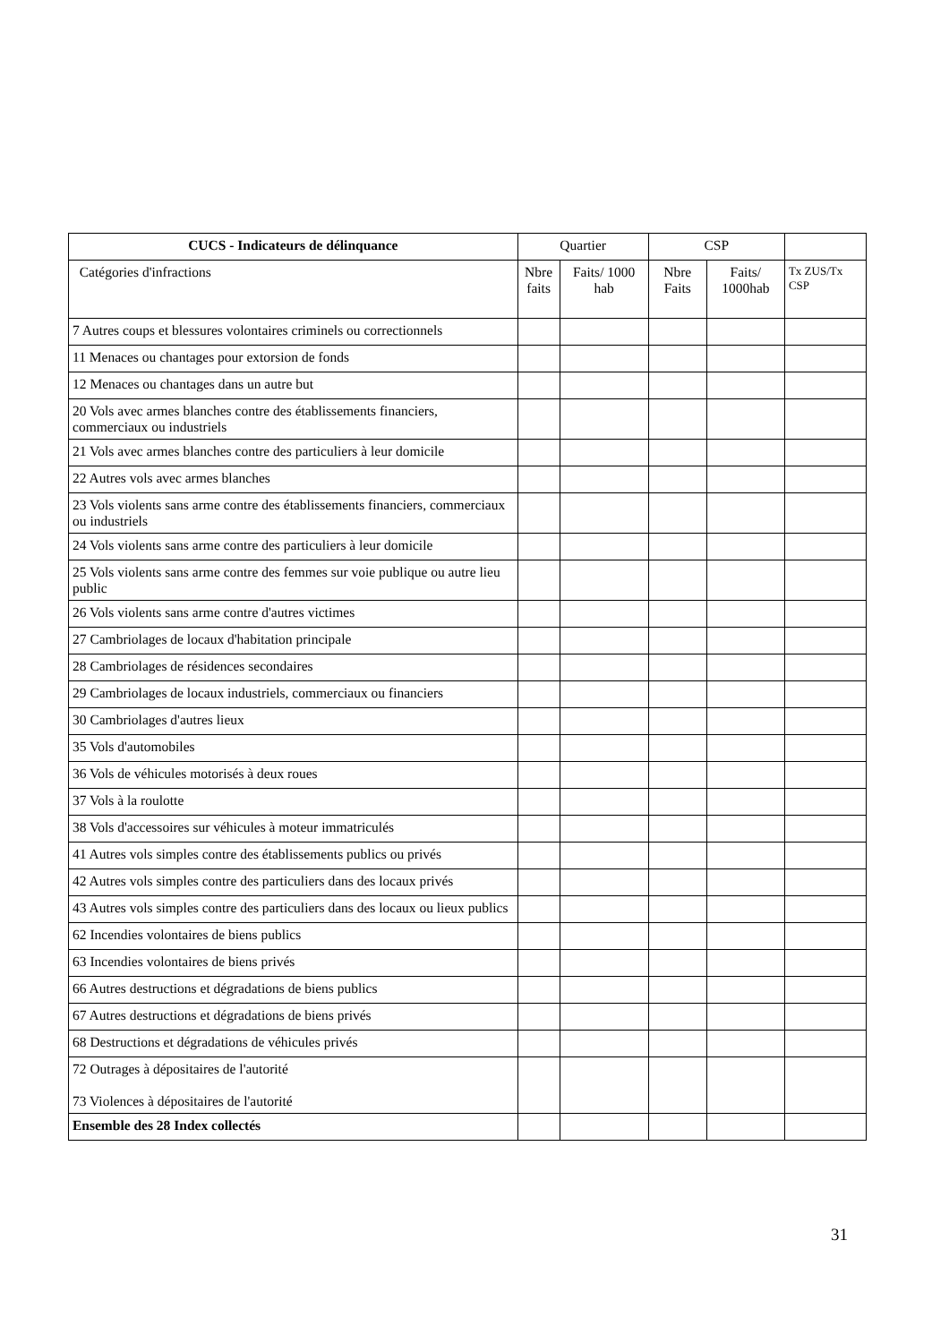| CUCS - Indicateurs de délinquance | Quartier | | CSP | | |
| --- | --- | --- | --- | --- | --- |
| Catégories d'infractions | Nbre faits | Faits/ 1000 hab | Nbre Faits | Faits/ 1000hab | Tx ZUS/Tx CSP |
| 7 Autres coups et blessures volontaires criminels ou correctionnels | | | | | |
| 11 Menaces ou chantages pour extorsion de fonds | | | | | |
| 12 Menaces ou chantages dans un autre but | | | | | |
| 20 Vols avec armes blanches contre des établissements financiers, commerciaux ou industriels | | | | | |
| 21 Vols avec armes blanches contre des particuliers à leur domicile | | | | | |
| 22 Autres vols avec armes blanches | | | | | |
| 23 Vols violents sans arme contre des établissements financiers, commerciaux ou industriels | | | | | |
| 24 Vols violents sans arme contre des particuliers à leur domicile | | | | | |
| 25 Vols violents sans arme contre des femmes sur voie publique ou autre lieu public | | | | | |
| 26 Vols violents sans arme contre d'autres victimes | | | | | |
| 27 Cambriolages de locaux d'habitation principale | | | | | |
| 28 Cambriolages de résidences secondaires | | | | | |
| 29 Cambriolages de locaux industriels, commerciaux ou financiers | | | | | |
| 30 Cambriolages d'autres lieux | | | | | |
| 35 Vols d'automobiles | | | | | |
| 36 Vols de véhicules motorisés à deux roues | | | | | |
| 37 Vols à la roulotte | | | | | |
| 38 Vols d'accessoires sur véhicules à moteur immatriculés | | | | | |
| 41 Autres vols simples contre des établissements publics ou privés | | | | | |
| 42 Autres vols simples contre des particuliers dans des locaux privés | | | | | |
| 43 Autres vols simples contre des particuliers dans des locaux ou lieux publics | | | | | |
| 62 Incendies volontaires de biens publics | | | | | |
| 63 Incendies volontaires de biens privés | | | | | |
| 66 Autres destructions et dégradations de biens publics | | | | | |
| 67 Autres destructions et dégradations de biens privés | | | | | |
| 68 Destructions et dégradations de véhicules privés | | | | | |
| 72 Outrages à dépositaires de l'autorité 73 Violences à dépositaires de l'autorité | | | | | |
| Ensemble des 28 Index collectés | | | | | |
31